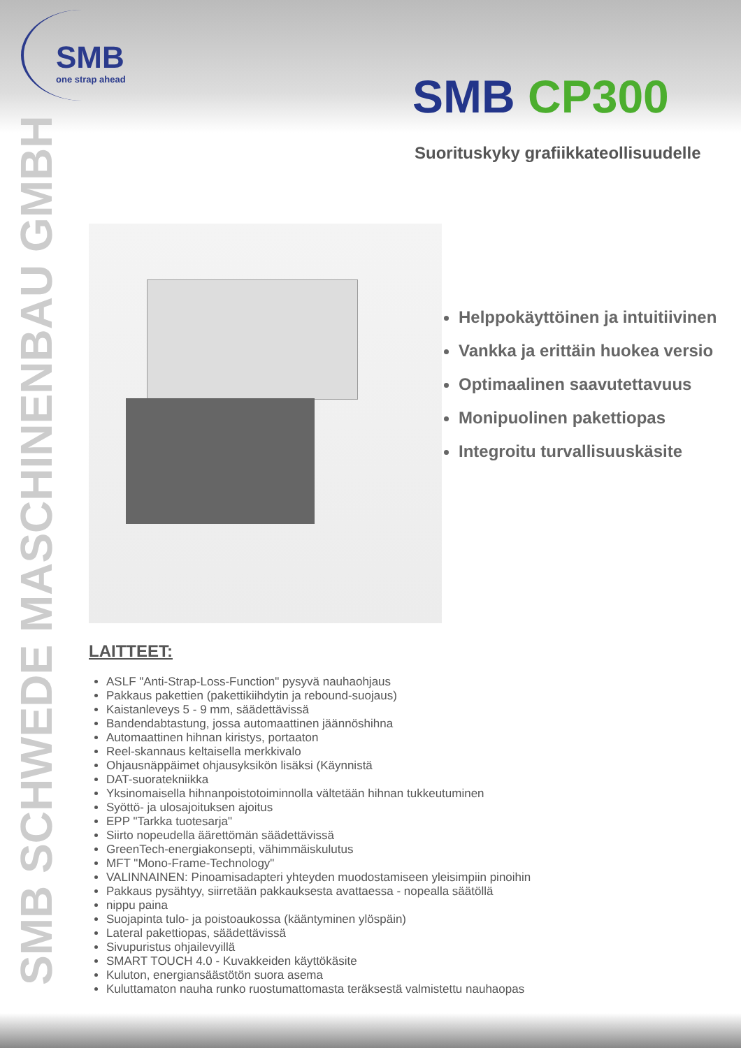SMB
one strap ahead
SMB CP300
Suorituskyky grafiikkateollisuudelle
SMB SCHWEDE MASCHINENBAU GMBH
Helppokäyttöinen ja intuitiivinen
Vankka ja erittäin huokea versio
Optimaalinen saavutettavuus
Monipuolinen pakettiopas
Integroitu turvallisuuskäsite
LAITTEET:
ASLF "Anti-Strap-Loss-Function" pysyvä nauhaohjaus
Pakkaus pakettien (pakettikiihdytin ja rebound-suojaus)
Kaistanleveys 5 - 9 mm, säädettävissä
Bandendabtastung, jossa automaattinen jäännöshihna
Automaattinen hihnan kiristys, portaaton
Reel-skannaus keltaisella merkkivalo
Ohjausnäppäimet ohjausyksikön lisäksi (Käynnistä
DAT-suoratekniikka
Yksinomaisella hihnanpoistotoiminnolla vältetään hihnan tukkeutuminen
Syöttö- ja ulosajoituksen ajoitus
EPP "Tarkka tuotesarja"
Siirto nopeudella äärettömän säädettävissä
GreenTech-energiakonsepti, vähimmäiskulutus
MFT "Mono-Frame-Technology"
VALINNAINEN: Pinoamisadapteri yhteyden muodostamiseen yleisimpiin pinoihin
Pakkaus pysähtyy, siirretään pakkauksesta avattaessa - nopealla säätöllä
nippu paina
Suojapinta tulo- ja poistoaukossa (kääntyminen ylöspäin)
Lateral pakettiopas, säädettävissä
Sivupuristus ohjailevyillä
SMART TOUCH 4.0 - Kuvakkeiden käyttökäsite
Kuluton, energiansäästötön suora asema
Kuluttamaton nauha runko ruostumattomasta teräksestä valmistettu nauhaopas